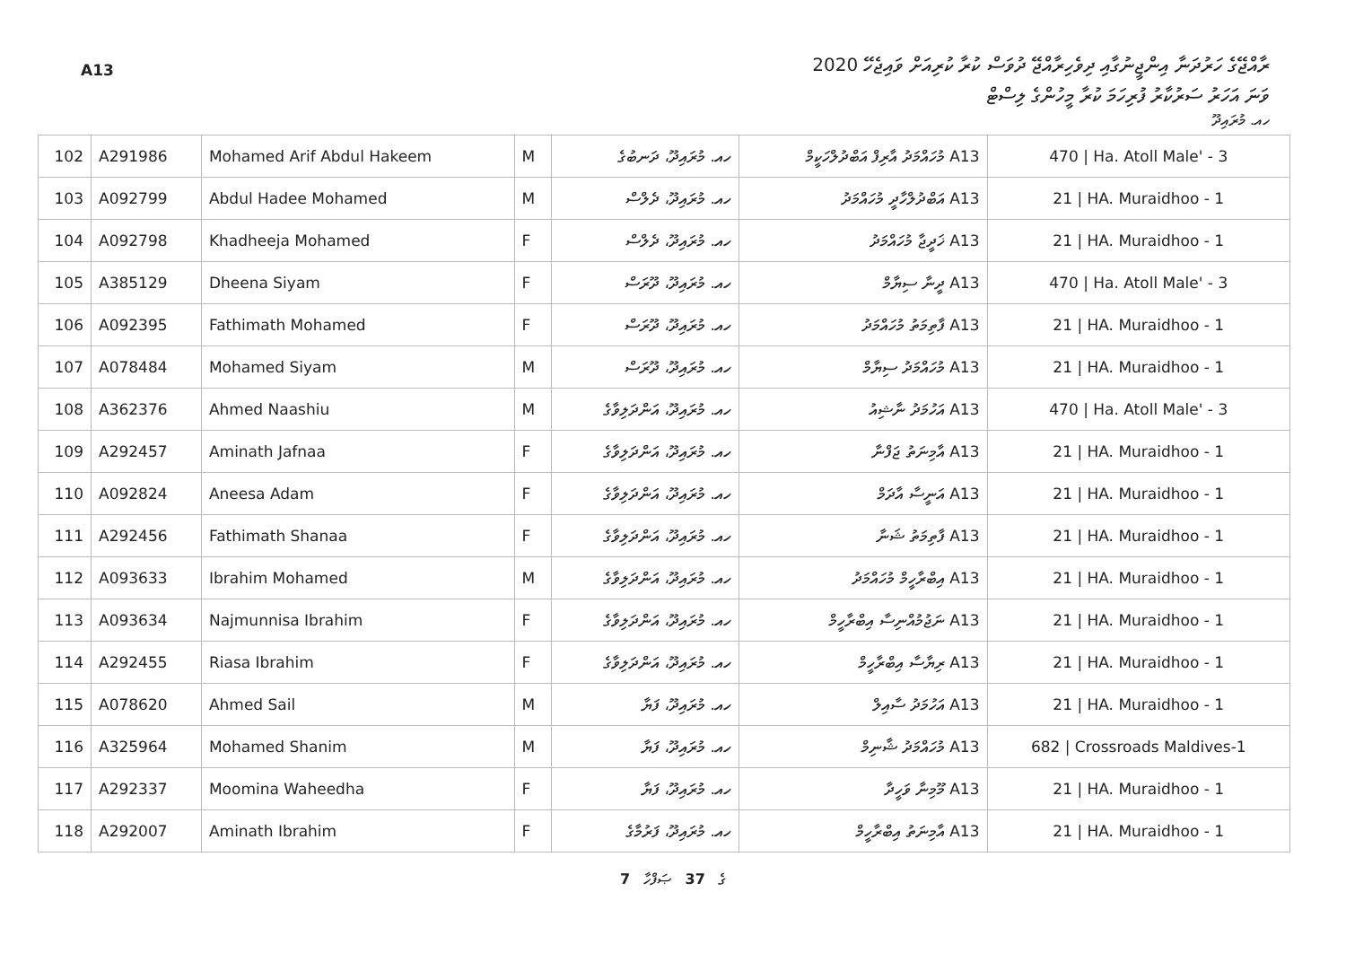A13
ރާއްޖޭގެ ހަރުދަނާ އިންޖީނުގާއި ދިވެހިރާއްޖޭ ދުވަސް ކުރާ ކުރިއަށް ވައިޖެހޭ 2020
ވަނަ އަހަރު ސަރުކާރު ފުރިހަމަ ކުރާ މީހުންގެ ލިސްޓް
ހއ. މުރައިދޫ
| 102 | A291986 | Mohamed Arif Abdul Hakeem | M | ހއ. މުރައިދޫ، ދަނބުގެ | A13 މުހައްމަދު އާރިފް އަބްދުލްހަކީމް | 470 / Ha. Atoll Male' - 3 |
| 103 | A092799 | Abdul Hadee Mohamed | M | ހއ. މުރައިދޫ، ދެލްސް | A13 އަބްދުލްހާދީ މުހައްމަދު | 21 / HA. Muraidhoo - 1 |
| 104 | A092798 | Khadheeja Mohamed | F | ހއ. މުރައިދޫ، ދެލްސް | A13 ޚަދީޖާ މުހައްމަދު | 21 / HA. Muraidhoo - 1 |
| 105 | A385129 | Dheena Siyam | F | ހއ. މުރައިދޫ، ދޫރަސް | A13 ދީނާ ސިޔާމް | 470 / Ha. Atoll Male' - 3 |
| 106 | A092395 | Fathimath Mohamed | F | ހއ. މުރައިދޫ، ދޫރަސް | A13 ފާތިމަތު މުހައްމަދު | 21 / HA. Muraidhoo - 1 |
| 107 | A078484 | Mohamed Siyam | M | ހއ. މުރައިދޫ، ދޫރަސް | A13 މުހައްމަދު ސިޔާމް | 21 / HA. Muraidhoo - 1 |
| 108 | A362376 | Ahmed Naashiu | M | ހއ. މުރައިދޫ، އަންދަލިވާގެ | A13 އަހުމަދު ނާޝިއު | 470 / Ha. Atoll Male' - 3 |
| 109 | A292457 | Aminath Jafnaa | F | ހއ. މުރައިދޫ، އަންދަލިވާގެ | A13 އާމިނަތު ޖަފްނާ | 21 / HA. Muraidhoo - 1 |
| 110 | A092824 | Aneesa Adam | F | ހއ. މުރައިދޫ، އަންދަލިވާގެ | A13 އަނީސާ އާދަމް | 21 / HA. Muraidhoo - 1 |
| 111 | A292456 | Fathimath Shanaa | F | ހއ. މުރައިދޫ، އަންދަލިވާގެ | A13 ފާތިމަތު ޝަނާ | 21 / HA. Muraidhoo - 1 |
| 112 | A093633 | Ibrahim Mohamed | M | ހއ. މުރައިދޫ، އަންދަލިވާގެ | A13 އިބްރާހީމް މުހައްމަދު | 21 / HA. Muraidhoo - 1 |
| 113 | A093634 | Najmunnisa Ibrahim | F | ހއ. މުރައިދޫ، އަންދަލިވާގެ | A13 ނަޖުމުއްނިސާ އިބްރާހީމް | 21 / HA. Muraidhoo - 1 |
| 114 | A292455 | Riasa Ibrahim | F | ހއ. މުރައިދޫ، އަންދަލިވާގެ | A13 ރިޔާސާ އިބްރާހީމް | 21 / HA. Muraidhoo - 1 |
| 115 | A078620 | Ahmed Sail | M | ހއ. މުރައިދޫ، ފަޔާ | A13 އަހުމަދު ސާއިލް | 21 / HA. Muraidhoo - 1 |
| 116 | A325964 | Mohamed Shanim | M | ހއ. މުރައިދޫ، ފަޔާ | A13 މުހައްމަދު ޝާނިމް | 682 / Crossroads Maldives-1 |
| 117 | A292337 | Moomina Waheedha | F | ހއ. މުރައިދޫ، ފަޔާ | A13 މޫމިނާ ވަހީދާ | 21 / HA. Muraidhoo - 1 |
| 118 | A292007 | Aminath Ibrahim | F | ހއ. މުރައިދޫ، ފަރުމާގެ | A13 އާމިނަތު އިބްރާހީމް | 21 / HA. Muraidhoo - 1 |
7 ގެ 37 ޞަފްހާ